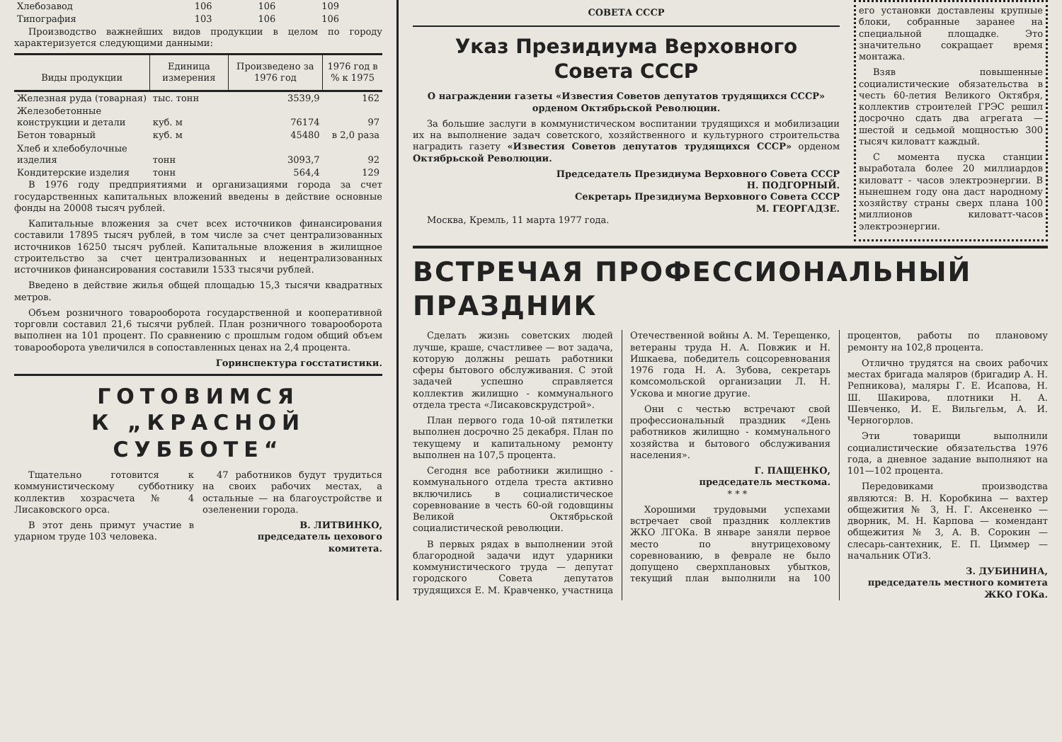| Хлебозавод | 106 | 106 | 109 |
| Типография | 103 | 106 | 106 |
Производство важнейших видов продукции в целом по городу характеризуется следующими данными:
| Виды продукции | Единица измерения | Произведено за 1976 год | 1976 год в % к 1975 |
| --- | --- | --- | --- |
| Железная руда (товарная) | тыс. тонн | 3539,9 | 162 |
| Железобетонные конструкции и детали | куб. м | 76174 | 97 |
| Бетон товарный | куб. м | 45480 | в 2,0 раза |
| Хлеб и хлебобулочные изделия | тонн | 3093,7 | 92 |
| Кондитерские изделия | тонн | 564,4 | 129 |
В 1976 году предприятиями и организациями города за счет государственных капитальных вложений введены в действие основные фонды на 20008 тысяч рублей.
Капитальные вложения за счет всех источников финансирования составили 17895 тысяч рублей, в том числе за счет централизованных источников 16250 тысяч рублей. Капитальные вложения в жилищное строительство за счет централизованных и нецентрализованных источников финансирования составили 1533 тысячи рублей.
Введено в действие жилья общей площадью 15,3 тысячи квадратных метров.
Объем розничного товарооборота государственной и кооперативной торговли составил 21,6 тысячи рублей. План розничного товарооборота выполнен на 101 процент. По сравнению с прошлым годом общий объем товарооборота увеличился в сопоставленных ценах на 2,4 процента.
Горинспектура госстатистики.
ГОТОВИМСЯ
К „КРАСНОЙ СУББОТЕ“
Тщательно готовится к коммунистическому субботнику коллектив хозрасчета № 4 Лисаковского орса.
В этот день примут участие в ударном труде 103 человека.
47 работников будут трудиться на своих рабочих местах, а остальные — на благоустройстве и озеленении города.
В. ЛИТВИНКО,
председатель цехового комитета.
СОВЕТА СССР
Указ Президиума Верховного Совета СССР
О награждении газеты «Известия Советов депутатов трудящихся СССР» орденом Октябрьской Революции.
За большие заслуги в коммунистическом воспитании трудящихся и мобилизации их на выполнение задач советского, хозяйственного и культурного строительства наградить газету «Известия Советов депутатов трудящихся СССР» орденом Октябрьской Революции.
Председатель Президиума Верховного Совета СССР
Н. ПОДГОРНЫЙ.
Секретарь Президиума Верховного Совета СССР
М. ГЕОРГАДЗЕ.
Москва, Кремль, 11 марта 1977 года.
его установки доставлены крупные блоки, собранные заранее на специальной площадке. Это значительно сокращает время монтажа.
Взяв повышенные социалистические обязательства в честь 60-летия Великого Октября, коллектив строителей ГРЭС решил досрочно сдать два агрегата — шестой и седьмой мощностью 300 тысяч киловатт каждый.
С момента пуска станции выработала более 20 миллиардов киловатт - часов электроэнергии. В нынешнем году она даст народному хозяйству страны сверх плана 100 миллионов киловатт-часов электроэнергии.
ВСТРЕЧАЯ ПРОФЕССИОНАЛЬНЫЙ ПРАЗДНИК
Сделать жизнь советских людей лучше, краше, счастливее — вот задача, которую должны решать работники сферы бытового обслуживания. С этой задачей успешно справляется коллектив жилищно - коммунального отдела треста «Лисаковскрудстрой».
План первого года 10-ой пятилетки выполнен досрочно 25 декабря. План по текущему и капитальному ремонту выполнен на 107,5 процента.
Сегодня все работники жилищно - коммунального отдела треста активно включились в социалистическое соревнование в честь 60-ой годовщины Великой Октябрьской социалистической революции.
В первых рядах в выполнении этой благородной задачи идут ударники коммунистического труда — депутат городского Совета депутатов трудящихся Е. М. Кравченко, участница Отечественной войны А. М. Терещенко, ветераны труда Н. А. Повжик и Н. Ишкаева, победитель соцсоревнования 1976 года Н. А. Зубова, секретарь комсомольской организации Л. Н. Ускова и многие другие.
Они с честью встречают свой профессиональный праздник «День работников жилищно - коммунального хозяйства и бытового обслуживания населения».
Г. ПАЩЕНКО,
председатель месткома.
* * *
Хорошими трудовыми успехами встречает свой праздник коллектив ЖКО ЛГОКа. В январе заняли первое место по внутрицеховому соревнованию, в феврале не было допущено сверхплановых убытков, текущий план выполнили на 100 процентов, работы по плановому ремонту на 102,8 процента.
Отлично трудятся на своих рабочих местах бригада маляров (бригадир А. Н. Репникова), маляры Г. Е. Исапова, Н. Ш. Шакирова, плотники Н. А. Шевченко, И. Е. Вильгельм, А. И. Черногорлов.
Эти товарищи выполнили социалистические обязательства 1976 года, а дневное задание выполняют на 101—102 процента.
Передовиками производства являются: В. Н. Коробкина — вахтер общежития № 3, Н. Г. Аксененко — дворник, М. Н. Карпова — комендант общежития № 3, А. В. Сорокин — слесарь-сантехник, Е. П. Циммер — начальник ОТиЗ.
З. ДУБИНИНА,
председатель местного комитета ЖКО ГОКа.